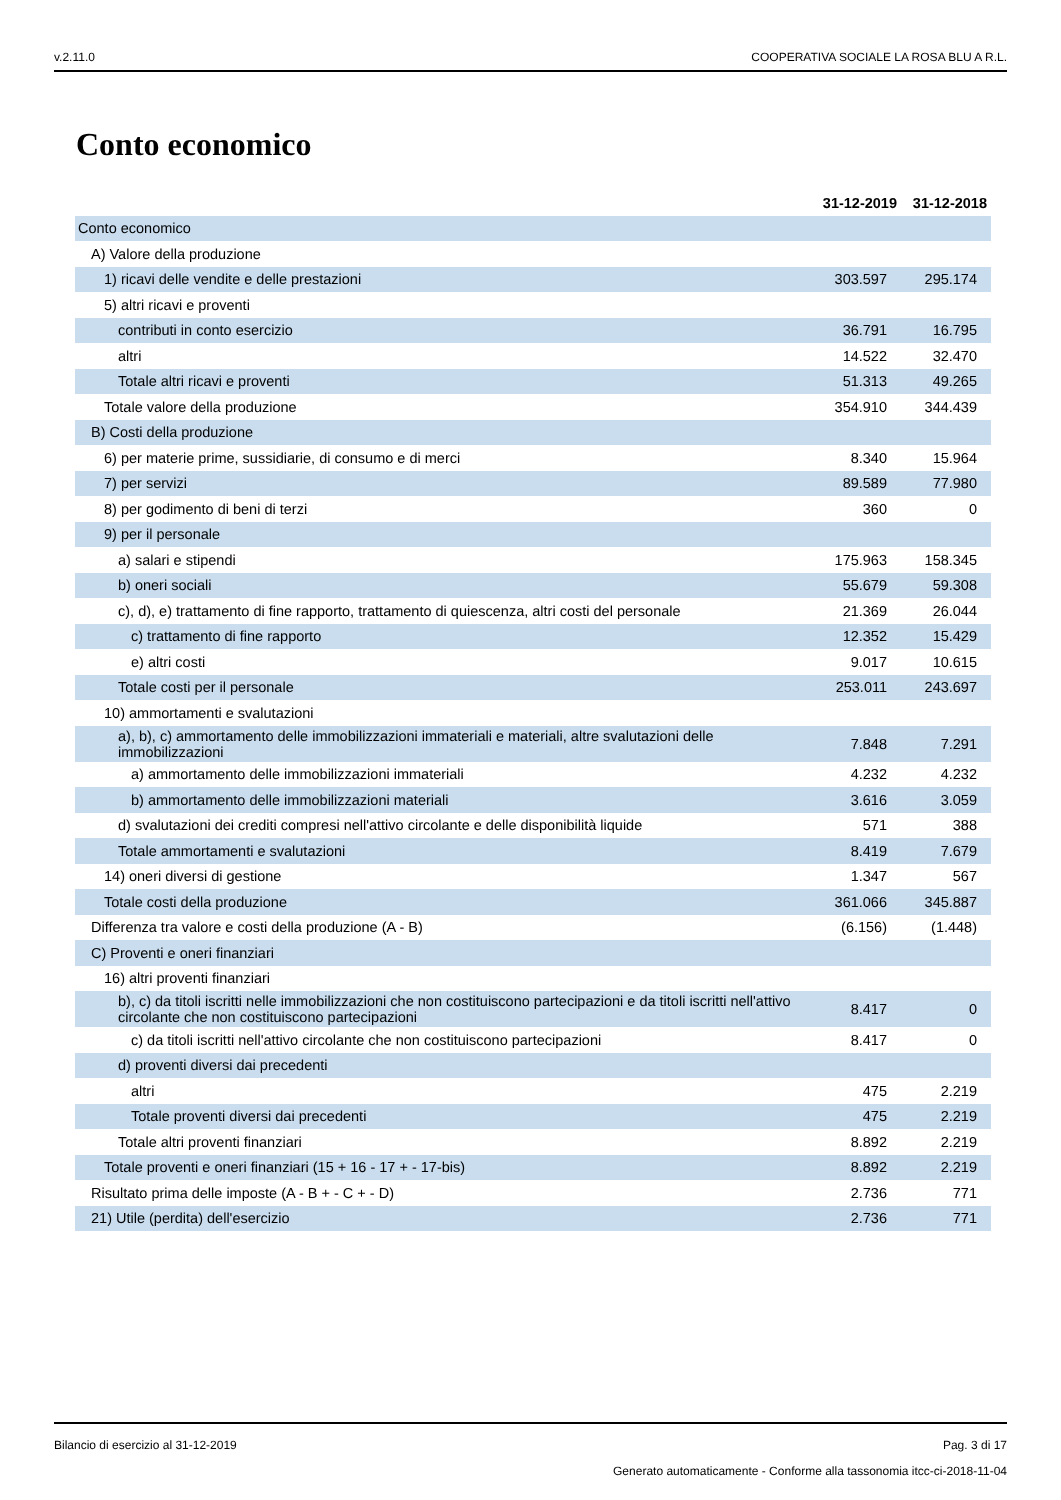v.2.11.0 COOPERATIVA SOCIALE LA ROSA BLU A R.L.
Conto economico
| | 31-12-2019 | 31-12-2018 |
| --- | --- | --- |
| Conto economico | | |
| A) Valore della produzione | | |
| 1) ricavi delle vendite e delle prestazioni | 303.597 | 295.174 |
| 5) altri ricavi e proventi | | |
| contributi in conto esercizio | 36.791 | 16.795 |
| altri | 14.522 | 32.470 |
| Totale altri ricavi e proventi | 51.313 | 49.265 |
| Totale valore della produzione | 354.910 | 344.439 |
| B) Costi della produzione | | |
| 6) per materie prime, sussidiarie, di consumo e di merci | 8.340 | 15.964 |
| 7) per servizi | 89.589 | 77.980 |
| 8) per godimento di beni di terzi | 360 | 0 |
| 9) per il personale | | |
| a) salari e stipendi | 175.963 | 158.345 |
| b) oneri sociali | 55.679 | 59.308 |
| c), d), e) trattamento di fine rapporto, trattamento di quiescenza, altri costi del personale | 21.369 | 26.044 |
| c) trattamento di fine rapporto | 12.352 | 15.429 |
| e) altri costi | 9.017 | 10.615 |
| Totale costi per il personale | 253.011 | 243.697 |
| 10) ammortamenti e svalutazioni | | |
| a), b), c) ammortamento delle immobilizzazioni immateriali e materiali, altre svalutazioni delle immobilizzazioni | 7.848 | 7.291 |
| a) ammortamento delle immobilizzazioni immateriali | 4.232 | 4.232 |
| b) ammortamento delle immobilizzazioni materiali | 3.616 | 3.059 |
| d) svalutazioni dei crediti compresi nell'attivo circolante e delle disponibilità liquide | 571 | 388 |
| Totale ammortamenti e svalutazioni | 8.419 | 7.679 |
| 14) oneri diversi di gestione | 1.347 | 567 |
| Totale costi della produzione | 361.066 | 345.887 |
| Differenza tra valore e costi della produzione (A - B) | (6.156) | (1.448) |
| C) Proventi e oneri finanziari | | |
| 16) altri proventi finanziari | | |
| b), c) da titoli iscritti nelle immobilizzazioni che non costituiscono partecipazioni e da titoli iscritti nell'attivo circolante che non costituiscono partecipazioni | 8.417 | 0 |
| c) da titoli iscritti nell'attivo circolante che non costituiscono partecipazioni | 8.417 | 0 |
| d) proventi diversi dai precedenti | | |
| altri | 475 | 2.219 |
| Totale proventi diversi dai precedenti | 475 | 2.219 |
| Totale altri proventi finanziari | 8.892 | 2.219 |
| Totale proventi e oneri finanziari (15 + 16 - 17 + - 17-bis) | 8.892 | 2.219 |
| Risultato prima delle imposte (A - B + - C + - D) | 2.736 | 771 |
| 21) Utile (perdita) dell'esercizio | 2.736 | 771 |
Bilancio di esercizio al 31-12-2019 Pag. 3 di 17
Generato automaticamente - Conforme alla tassonomia itcc-ci-2018-11-04